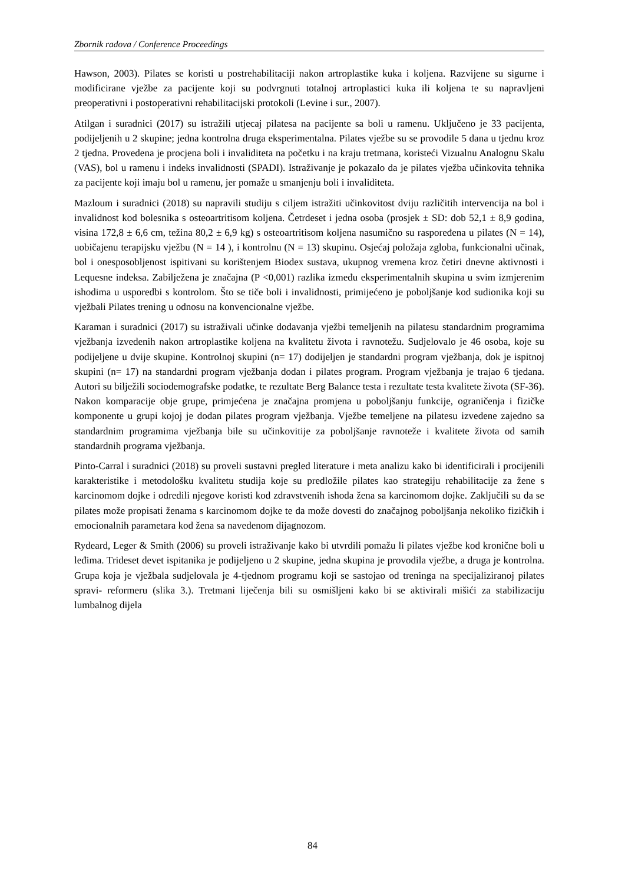Zbornik radova / Conference Proceedings
Hawson, 2003). Pilates se koristi u postrehabilitaciji nakon artroplastike kuka i koljena. Razvijene su sigurne i modificirane vježbe za pacijente koji su podvrgnuti totalnoj artroplastici kuka ili koljena te su napravljeni preoperativni i postoperativni rehabilitacijski protokoli (Levine i sur., 2007).
Atilgan i suradnici (2017) su istražili utjecaj pilatesa na pacijente sa boli u ramenu. Uključeno je 33 pacijenta, podijeljenih u 2 skupine; jedna kontrolna druga eksperimentalna. Pilates vježbe su se provodile 5 dana u tjednu kroz 2 tjedna. Provedena je procjena boli i invaliditeta na početku i na kraju tretmana, koristeći Vizualnu Analognu Skalu (VAS), bol u ramenu i indeks invalidnosti (SPADI). Istraživanje je pokazalo da je pilates vježba učinkovita tehnika za pacijente koji imaju bol u ramenu, jer pomaže u smanjenju boli i invaliditeta.
Mazloum i suradnici (2018) su napravili studiju s ciljem istražiti učinkovitost dviju različitih intervencija na bol i invalidnost kod bolesnika s osteoartritisom koljena. Četrdeset i jedna osoba (prosjek ± SD: dob 52,1 ± 8,9 godina, visina 172,8 ± 6,6 cm, težina 80,2 ± 6,9 kg) s osteoartritisom koljena nasumično su raspoređena u pilates (N = 14), uobičajenu terapijsku vježbu (N = 14 ), i kontrolnu (N = 13) skupinu. Osjećaj položaja zgloba, funkcionalni učinak, bol i onesposobljenost ispitivani su korištenjem Biodex sustava, ukupnog vremena kroz četiri dnevne aktivnosti i Lequesne indeksa. Zabilježena je značajna (P <0,001) razlika između eksperimentalnih skupina u svim izmjerenim ishodima u usporedbi s kontrolom. Što se tiče boli i invalidnosti, primijećeno je poboljšanje kod sudionika koji su vježbali Pilates trening u odnosu na konvencionalne vježbe.
Karaman i suradnici (2017) su istraživali učinke dodavanja vježbi temeljenih na pilatesu standardnim programima vježbanja izvedenih nakon artroplastike koljena na kvalitetu života i ravnotežu. Sudjelovalo je 46 osoba, koje su podijeljene u dvije skupine. Kontrolnoj skupini (n= 17) dodijeljen je standardni program vježbanja, dok je ispitnoj skupini (n= 17) na standardni program vježbanja dodan i pilates program. Program vježbanja je trajao 6 tjedana. Autori su bilježili sociodemografske podatke, te rezultate Berg Balance testa i rezultate testa kvalitete života (SF-36). Nakon komparacije obje grupe, primjećena je značajna promjena u poboljšanju funkcije, ograničenja i fizičke komponente u grupi kojoj je dodan pilates program vježbanja. Vježbe temeljene na pilatesu izvedene zajedno sa standardnim programima vježbanja bile su učinkovitije za poboljšanje ravnoteže i kvalitete života od samih standardnih programa vježbanja.
Pinto-Carral i suradnici (2018) su proveli sustavni pregled literature i meta analizu kako bi identificirali i procijenili karakteristike i metodološku kvalitetu studija koje su predložile pilates kao strategiju rehabilitacije za žene s karcinomom dojke i odredili njegove koristi kod zdravstvenih ishoda žena sa karcinomom dojke. Zaključili su da se pilates može propisati ženama s karcinomom dojke te da može dovesti do značajnog poboljšanja nekoliko fizičkih i emocionalnih parametara kod žena sa navedenom dijagnozom.
Rydeard, Leger & Smith (2006) su proveli istraživanje kako bi utvrdili pomažu li pilates vježbe kod kronične boli u leđima. Trideset devet ispitanika je podijeljeno u 2 skupine, jedna skupina je provodila vježbe, a druga je kontrolna. Grupa koja je vježbala sudjelovala je 4-tjednom programu koji se sastojao od treninga na specijaliziranoj pilates spravi- reformeru (slika 3.). Tretmani liječenja bili su osmišljeni kako bi se aktivirali mišići za stabilizaciju lumbalnog dijela
84